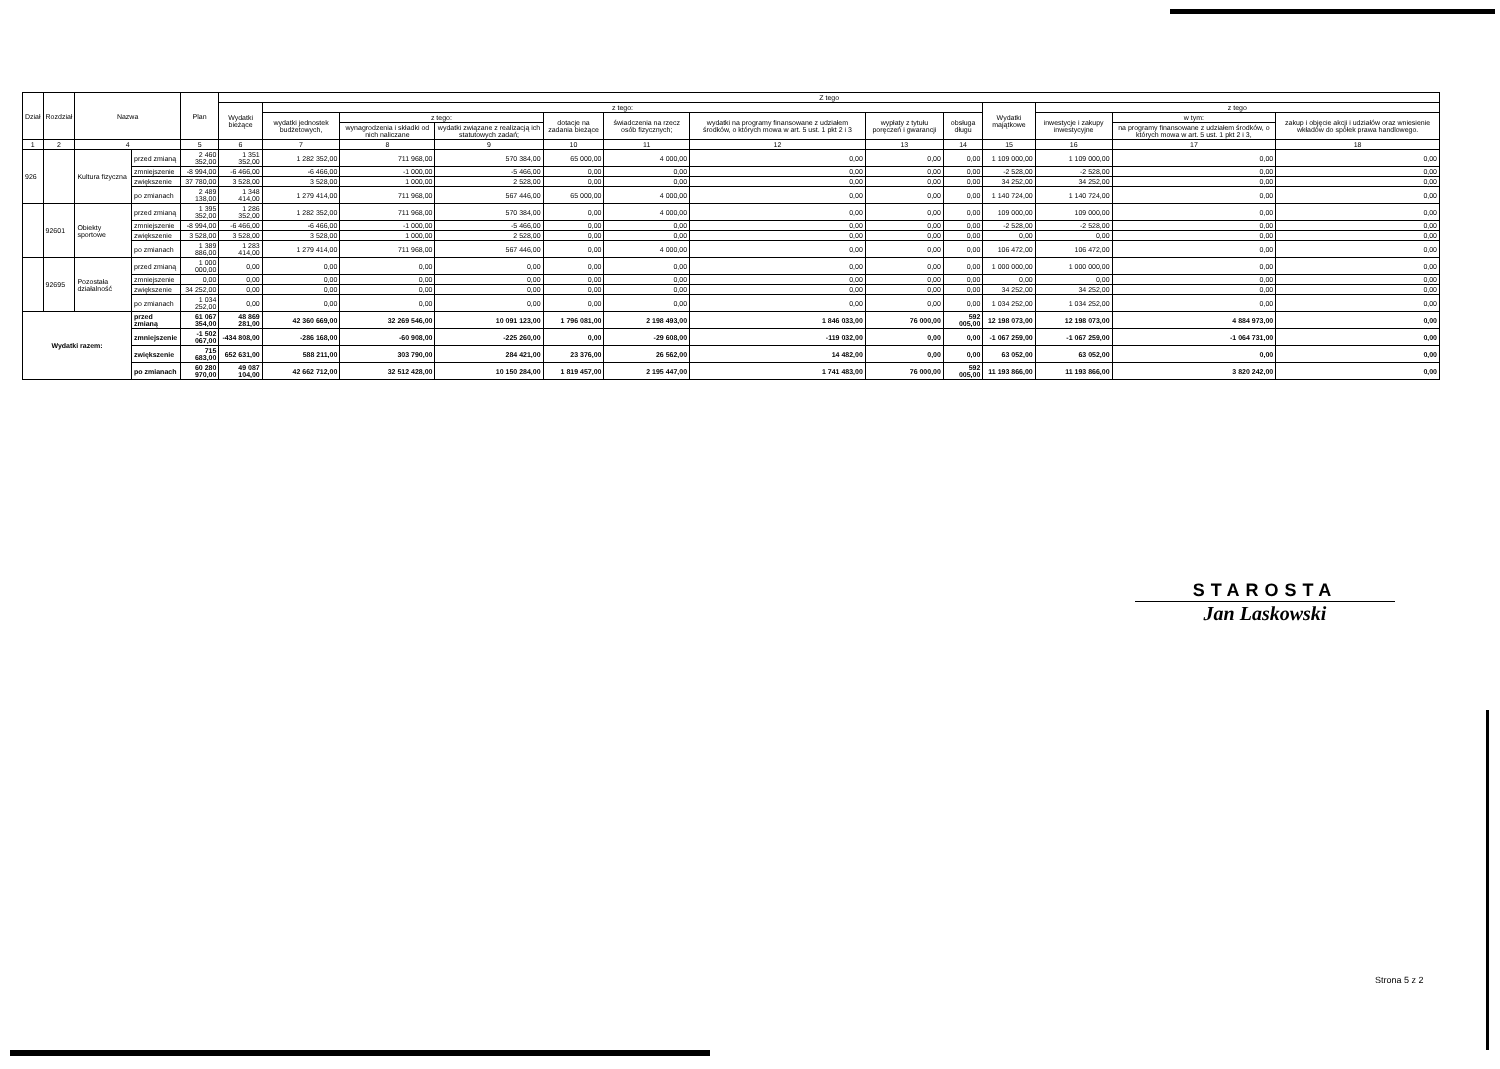| Dział | Rozdział | Nazwa | | Plan | Z tego | | | | | | | | | | | | |
| --- | --- | --- | --- | --- | --- | --- | --- | --- | --- | --- | --- | --- | --- | --- | --- | --- | --- |
| | | | | | Wydatki bieżące | z tego: | | | | | | | | Wydatki majątkowe | z tego | | |
| | | | | | | wydatki jednostek budżetowych, | z tego: | | dotacje na zadania bieżące | świadczenia na rzecz osób fizycznych; | wydatki na programy finansowane z udziałem środków, o których mowa w art. 5 ust. 1 pkt 2 i 3 | wypłaty z tytułu poręczeń i gwarancji | obsługa długu | | inwestycje i zakupy inwestycyjne | w tym: | zakup i objęcie akcji i udziałów oraz wniesienie wkładów do spółek prawa handlowego. |
| | | | | | | | wynagrodzenia i składki od nich naliczane | wydatki związane z realizacją ich statutowych zadań; | | | | | | | | na programy finansowane z udziałem środków, o których mowa w art. 5 ust. 1 pkt 2 i 3, | |
| 1 | 2 | 4 | | 5 | 6 | 7 | 8 | 9 | 10 | 11 | 12 | 13 | 14 | 15 | 16 | 17 | 18 |
| 926 | | Kultura fizyczna | przed zmianą | 2 460 352,00 | 1 351 352,00 | 1 282 352,00 | 711 968,00 | 570 384,00 | 65 000,00 | 4 000,00 | 0,00 | 0,00 | 0,00 | 1 109 000,00 | 1 109 000,00 | 0,00 | 0,00 |
| | | | zmniejszenie | -8 994,00 | -6 466,00 | -6 466,00 | -1 000,00 | -5 466,00 | 0,00 | 0,00 | 0,00 | 0,00 | 0,00 | -2 528,00 | -2 528,00 | 0,00 | 0,00 |
| | | | zwiększenie | 37 780,00 | 3 528,00 | 3 528,00 | 1 000,00 | 2 528,00 | 0,00 | 0,00 | 0,00 | 0,00 | 0,00 | 34 252,00 | 34 252,00 | 0,00 | 0,00 |
| | | | po zmianach | 2 489 138,00 | 1 348 414,00 | 1 279 414,00 | 711 968,00 | 567 446,00 | 65 000,00 | 4 000,00 | 0,00 | 0,00 | 0,00 | 1 140 724,00 | 1 140 724,00 | 0,00 | 0,00 |
| | 92601 | Obiekty sportowe | przed zmianą | 1 395 352,00 | 1 286 352,00 | 1 282 352,00 | 711 968,00 | 570 384,00 | 0,00 | 4 000,00 | 0,00 | 0,00 | 0,00 | 109 000,00 | 109 000,00 | 0,00 | 0,00 |
| | | | zmniejszenie | -8 994,00 | -6 466,00 | -6 466,00 | -1 000,00 | -5 466,00 | 0,00 | 0,00 | 0,00 | 0,00 | 0,00 | -2 528,00 | -2 528,00 | 0,00 | 0,00 |
| | | | zwiększenie | 3 528,00 | 3 528,00 | 3 528,00 | 1 000,00 | 2 528,00 | 0,00 | 0,00 | 0,00 | 0,00 | 0,00 | 0,00 | 0,00 | 0,00 | 0,00 |
| | | | po zmianach | 1 389 886,00 | 1 283 414,00 | 1 279 414,00 | 711 968,00 | 567 446,00 | 0,00 | 4 000,00 | 0,00 | 0,00 | 0,00 | 106 472,00 | 106 472,00 | 0,00 | 0,00 |
| | 92695 | Pozostała działalność | przed zmianą | 1 000 000,00 | 0,00 | 0,00 | 0,00 | 0,00 | 0,00 | 0,00 | 0,00 | 0,00 | 0,00 | 1 000 000,00 | 1 000 000,00 | 0,00 | 0,00 |
| | | | zmniejszenie | 0,00 | 0,00 | 0,00 | 0,00 | 0,00 | 0,00 | 0,00 | 0,00 | 0,00 | 0,00 | 0,00 | 0,00 | 0,00 | 0,00 |
| | | | zwiększenie | 34 252,00 | 0,00 | 0,00 | 0,00 | 0,00 | 0,00 | 0,00 | 0,00 | 0,00 | 0,00 | 34 252,00 | 34 252,00 | 0,00 | 0,00 |
| | | | po zmianach | 1 034 252,00 | 0,00 | 0,00 | 0,00 | 0,00 | 0,00 | 0,00 | 0,00 | 0,00 | 0,00 | 1 034 252,00 | 1 034 252,00 | 0,00 | 0,00 |
| Wydatki razem: | | | przed zmianą | 61 067 354,00 | 48 869 281,00 | 42 360 669,00 | 32 269 546,00 | 10 091 123,00 | 1 796 081,00 | 2 198 493,00 | 1 846 033,00 | 76 000,00 | 592 005,00 | 12 198 073,00 | 12 198 073,00 | 4 884 973,00 | 0,00 |
| | | | zmniejszenie | -1 502 067,00 | -434 808,00 | -286 168,00 | -60 908,00 | -225 260,00 | 0,00 | -29 608,00 | -119 032,00 | 0,00 | 0,00 | -1 067 259,00 | -1 067 259,00 | -1 064 731,00 | 0,00 |
| | | | zwiększenie | 715 683,00 | 652 631,00 | 588 211,00 | 303 790,00 | 284 421,00 | 23 376,00 | 26 562,00 | 14 482,00 | 0,00 | 0,00 | 63 052,00 | 63 052,00 | 0,00 | 0,00 |
| | | | po zmianach | 60 280 970,00 | 49 087 104,00 | 42 662 712,00 | 32 512 428,00 | 10 150 284,00 | 1 819 457,00 | 2 195 447,00 | 1 741 483,00 | 76 000,00 | 592 005,00 | 11 193 866,00 | 11 193 866,00 | 3 820 242,00 | 0,00 |
STAROSTA
Jan Laskowski
Strona 5 z 2